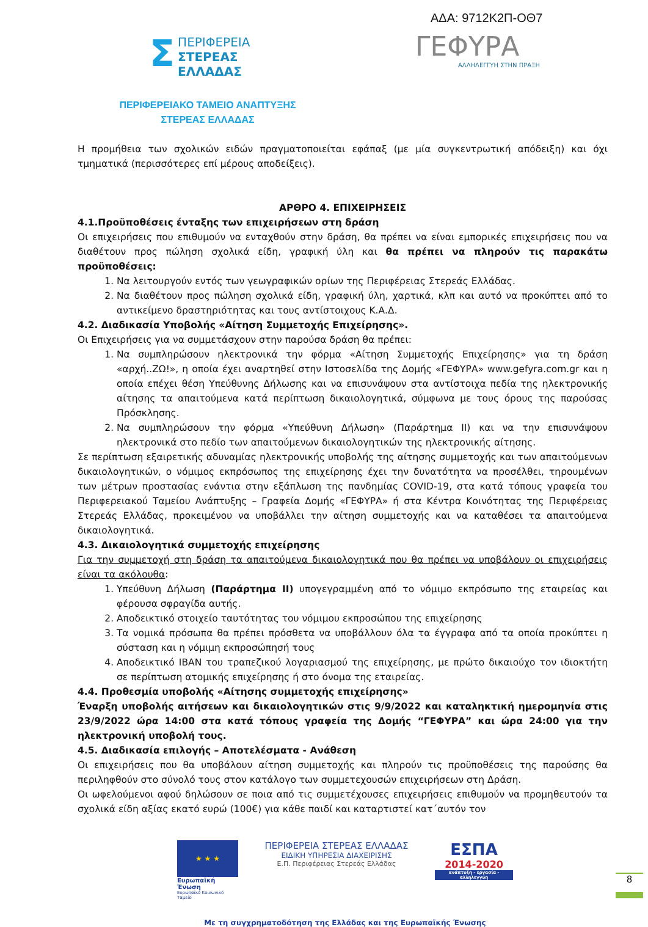ΑΔΑ: 9712Κ2Π-ΟΘ7
Σ ΠΕΡΙΦΕΡΕΙΑ
ΣΤΕΡΕΑΣ
ΕΛΛΑΔΑΣ
ΓΕΦΥΡΑ
ΑΛΛΗΛΕΓΓΥΗ ΣΤΗΝ ΠΡΑΞΗ
ΠΕΡΙΦΕΡΕΙΑΚΟ ΤΑΜΕΙΟ ΑΝΑΠΤΥΞΗΣ
ΣΤΕΡΕΑΣ ΕΛΛΑΔΑΣ
Η προμήθεια των σχολικών ειδών πραγματοποιείται εφάπαξ (με μία συγκεντρωτική απόδειξη) και όχι τμηματικά (περισσότερες επί μέρους αποδείξεις).
ΑΡΘΡΟ 4. ΕΠΙΧΕΙΡΗΣΕΙΣ
4.1.Προϋποθέσεις ένταξης των επιχειρήσεων στη δράση
Οι επιχειρήσεις που επιθυμούν να ενταχθούν στην δράση, θα πρέπει να είναι εμπορικές επιχειρήσεις που να διαθέτουν προς πώληση σχολικά είδη, γραφική ύλη και θα πρέπει να πληρούν τις παρακάτω προϋποθέσεις:
1. Να λειτουργούν εντός των γεωγραφικών ορίων της Περιφέρειας Στερεάς Ελλάδας.
2. Να διαθέτουν προς πώληση σχολικά είδη, γραφική ύλη, χαρτικά, κλπ και αυτό να προκύπτει από το αντικείμενο δραστηριότητας και τους αντίστοιχους Κ.Α.Δ.
4.2. Διαδικασία Υποβολής «Αίτηση Συμμετοχής Επιχείρησης».
Οι Επιχειρήσεις για να συμμετάσχουν στην παρούσα δράση θα πρέπει:
1. Να συμπληρώσουν ηλεκτρονικά την φόρμα «Αίτηση Συμμετοχής Επιχείρησης» για τη δράση «αρχή..ΖΩ!», η οποία έχει αναρτηθεί στην Ιστοσελίδα της Δομής «ΓΕΦΥΡΑ» www.gefyra.com.gr και η οποία επέχει θέση Υπεύθυνης Δήλωσης και να επισυνάψουν στα αντίστοιχα πεδία της ηλεκτρονικής αίτησης τα απαιτούμενα κατά περίπτωση δικαιολογητικά, σύμφωνα με τους όρους της παρούσας Πρόσκλησης.
2. Να συμπληρώσουν την φόρμα «Υπεύθυνη Δήλωση» (Παράρτημα ΙΙ) και να την επισυνάψουν ηλεκτρονικά στο πεδίο των απαιτούμενων δικαιολογητικών της ηλεκτρονικής αίτησης.
Σε περίπτωση εξαιρετικής αδυναμίας ηλεκτρονικής υποβολής της αίτησης συμμετοχής και των απαιτούμενων δικαιολογητικών, ο νόμιμος εκπρόσωπος της επιχείρησης έχει την δυνατότητα να προσέλθει, τηρουμένων των μέτρων προστασίας ενάντια στην εξάπλωση της πανδημίας COVID-19, στα κατά τόπους γραφεία του Περιφερειακού Ταμείου Ανάπτυξης – Γραφεία Δομής «ΓΕΦΥΡΑ» ή στα Κέντρα Κοινότητας της Περιφέρειας Στερεάς Ελλάδας, προκειμένου να υποβάλλει την αίτηση συμμετοχής και να καταθέσει τα απαιτούμενα δικαιολογητικά.
4.3. Δικαιολογητικά συμμετοχής επιχείρησης
Για την συμμετοχή στη δράση τα απαιτούμενα δικαιολογητικά που θα πρέπει να υποβάλουν οι επιχειρήσεις είναι τα ακόλουθα:
1. Υπεύθυνη Δήλωση (Παράρτημα ΙΙ) υπογεγραμμένη από το νόμιμο εκπρόσωπο της εταιρείας και φέρουσα σφραγίδα αυτής.
2. Αποδεικτικό στοιχείο ταυτότητας του νόμιμου εκπροσώπου της επιχείρησης
3. Τα νομικά πρόσωπα θα πρέπει πρόσθετα να υποβάλλουν όλα τα έγγραφα από τα οποία προκύπτει η σύσταση και η νόμιμη εκπροσώπησή τους
4. Αποδεικτικό IBAN του τραπεζικού λογαριασμού της επιχείρησης, με πρώτο δικαιούχο τον ιδιοκτήτη σε περίπτωση ατομικής επιχείρησης ή στο όνομα της εταιρείας.
4.4. Προθεσμία υποβολής «Αίτησης συμμετοχής επιχείρησης»
Έναρξη υποβολής αιτήσεων και δικαιολογητικών στις 9/9/2022 και καταληκτική ημερομηνία στις 23/9/2022 ώρα 14:00 στα κατά τόπους γραφεία της Δομής “ΓΕΦΥΡΑ” και ώρα 24:00 για την ηλεκτρονική υποβολή τους.
4.5. Διαδικασία επιλογής – Αποτελέσματα - Ανάθεση
Οι επιχειρήσεις που θα υποβάλουν αίτηση συμμετοχής και πληρούν τις προϋποθέσεις της παρούσης θα περιληφθούν στο σύνολό τους στον κατάλογο των συμμετεχουσών επιχειρήσεων στη Δράση.
Οι ωφελούμενοι αφού δηλώσουν σε ποια από τις συμμετέχουσες επιχειρήσεις επιθυμούν να προμηθευτούν τα σχολικά είδη αξίας εκατό ευρώ (100€) για κάθε παιδί και καταρτιστεί κατ΄αυτόν τον
★ ★ ★
Ευρωπαϊκή Ένωση
Ευρωπαϊκό Κοινωνικό Ταμείο
ΠΕΡΙΦΕΡΕΙΑ ΣΤΕΡΕΑΣ ΕΛΛΑΔΑΣ
ΕΙΔΙΚΗ ΥΠΗΡΕΣΙΑ ΔΙΑΧΕΙΡΙΣΗΣ
Ε.Π. Περιφέρειας Στερεάς Ελλάδας
ΕΣΠΑ
2014-2020
ανάπτυξη - εργασία - αλληλεγγύη
Με τη συγχρηματοδότηση της Ελλάδας και της Ευρωπαϊκής Ένωσης
8